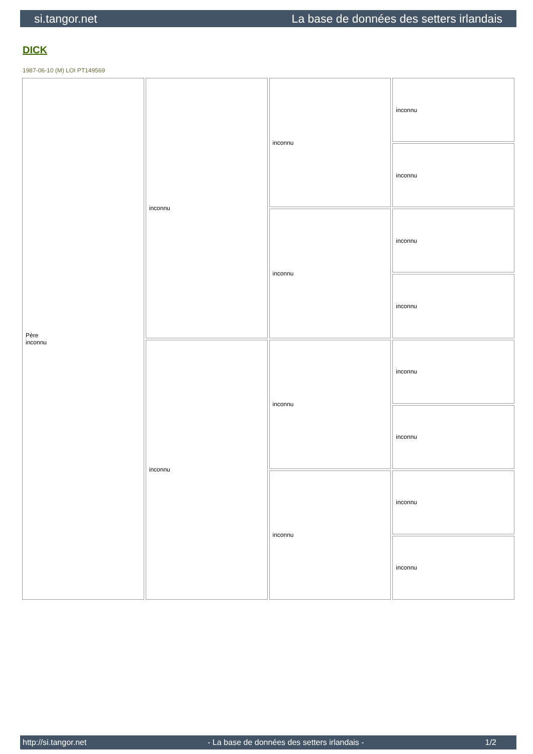si.tangor.net La base de données des setters irlandais
DICK
1987-06-10 (M) LOI PT149569
| Père inconnu | inconnu | inconnu | inconnu |
| | | | inconnu |
| | | inconnu | inconnu |
| | | | inconnu |
| | inconnu | inconnu | inconnu |
| | | | inconnu |
| | | inconnu | inconnu |
| | | | inconnu |
http://si.tangor.net - La base de données des setters irlandais - 1/2